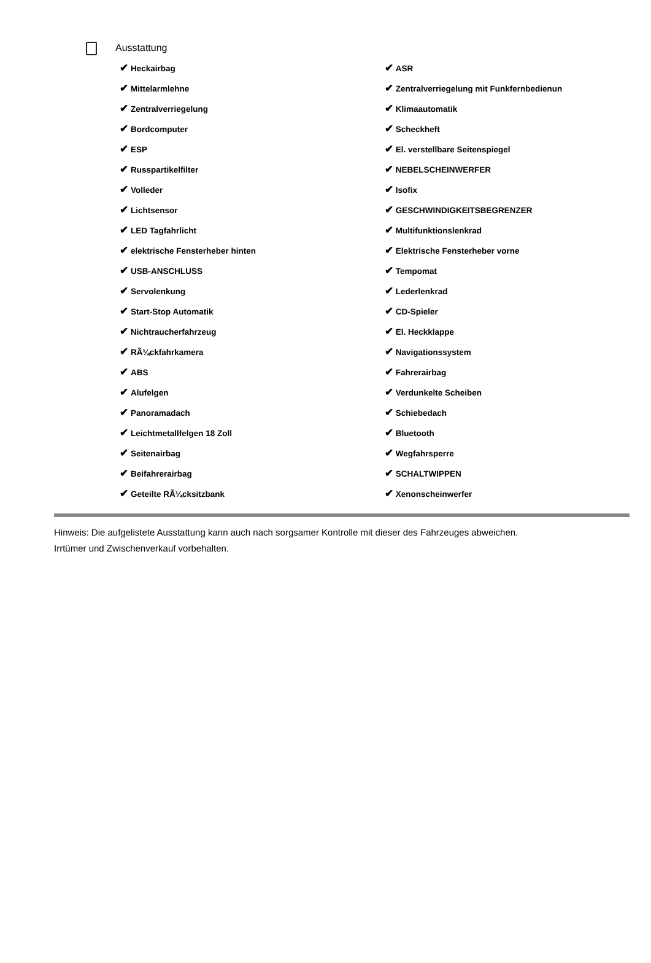Ausstattung
| ✔ Heckairbag | ✔ ASR |
| ✔ Mittelarmlehne | ✔ Zentralverriegelung mit Funkfernbedienun |
| ✔ Zentralverriegelung | ✔ Klimaautomatik |
| ✔ Bordcomputer | ✔ Scheckheft |
| ✔ ESP | ✔ El. verstellbare Seitenspiegel |
| ✔ Russpartikelfilter | ✔ NEBELSCHEINWERFER |
| ✔ Volleder | ✔ Isofix |
| ✔ Lichtsensor | ✔ GESCHWINDIGKEITSBEGRENZER |
| ✔ LED Tagfahrlicht | ✔ Multifunktionslenkrad |
| ✔ elektrische Fensterheber hinten | ✔ Elektrische Fensterheber vorne |
| ✔ USB-ANSCHLUSS | ✔ Tempomat |
| ✔ Servolenkung | ✔ Lederlenkrad |
| ✔ Start-Stop Automatik | ✔ CD-Spieler |
| ✔ Nichtraucherfahrzeug | ✔ El. Heckklappe |
| ✔ RÃ¼ckfahrkamera | ✔ Navigationssystem |
| ✔ ABS | ✔ Fahrerairbag |
| ✔ Alufelgen | ✔ Verdunkelte Scheiben |
| ✔ Panoramadach | ✔ Schiebedach |
| ✔ Leichtmetallfelgen 18 Zoll | ✔ Bluetooth |
| ✔ Seitenairbag | ✔ Wegfahrsperre |
| ✔ Beifahrerairbag | ✔ SCHALTWIPPEN |
| ✔ Geteilte RÃ¼cksitzbank | ✔ Xenonscheinwerfer |
Hinweis: Die aufgelistete Ausstattung kann auch nach sorgsamer Kontrolle mit dieser des Fahrzeuges abweichen. Irrtümer und Zwischenverkauf vorbehalten.